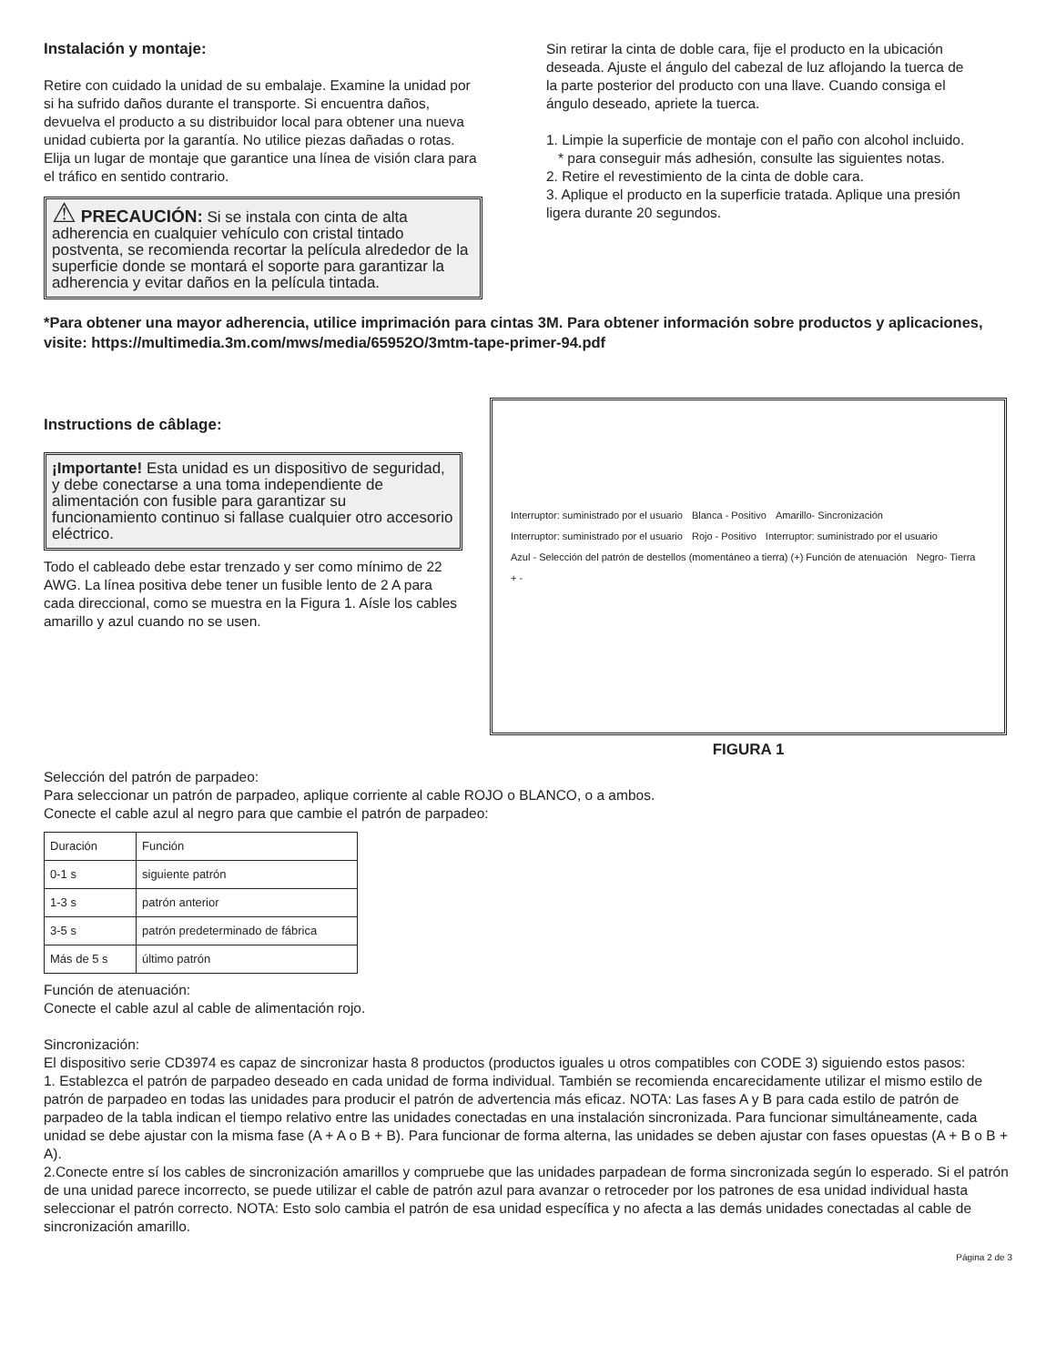Instalación y montaje:
Retire con cuidado la unidad de su embalaje. Examine la unidad por si ha sufrido daños durante el transporte. Si encuentra daños, devuelva el producto a su distribuidor local para obtener una nueva unidad cubierta por la garantía. No utilice piezas dañadas o rotas. Elija un lugar de montaje que garantice una línea de visión clara para el tráfico en sentido contrario.
⚠ PRECAUCIÓN: Si se instala con cinta de alta adherencia en cualquier vehículo con cristal tintado postventa, se recomienda recortar la película alrededor de la superficie donde se montará el soporte para garantizar la adherencia y evitar daños en la película tintada.
Sin retirar la cinta de doble cara, fije el producto en la ubicación deseada. Ajuste el ángulo del cabezal de luz aflojando la tuerca de la parte posterior del producto con una llave. Cuando consiga el ángulo deseado, apriete la tuerca.
1. Limpie la superficie de montaje con el paño con alcohol incluido.
* para conseguir más adhesión, consulte las siguientes notas.
2. Retire el revestimiento de la cinta de doble cara.
3. Aplique el producto en la superficie tratada. Aplique una presión ligera durante 20 segundos.
*Para obtener una mayor adherencia, utilice imprimación para cintas 3M. Para obtener información sobre productos y aplicaciones, visite: https://multimedia.3m.com/mws/media/65952O/3mtm-tape-primer-94.pdf
Instructions de câblage:
¡Importante! Esta unidad es un dispositivo de seguridad, y debe conectarse a una toma independiente de alimentación con fusible para garantizar su funcionamiento continuo si fallase cualquier otro accesorio eléctrico.
Todo el cableado debe estar trenzado y ser como mínimo de 22 AWG. La línea positiva debe tener un fusible lento de 2 A para cada direccional, como se muestra en la Figura 1. Aísle los cables amarillo y azul cuando no se usen.
Interruptor: suministrado por el usuario Blanca - Positivo Amarillo- Sincronización Interruptor: suministrado por el usuario Rojo - Positivo Interruptor: suministrado por el usuario Azul - Selección del patrón de destellos (momentáneo a tierra) (+) Función de atenuación Negro- Tierra + -
FIGURA 1
Selección del patrón de parpadeo:
Para seleccionar un patrón de parpadeo, aplique corriente al cable ROJO o BLANCO, o a ambos.
Conecte el cable azul al negro para que cambie el patrón de parpadeo:
| Duración | Función |
| 0-1 s | siguiente patrón |
| 1-3 s | patrón anterior |
| 3-5 s | patrón predeterminado de fábrica |
| Más de 5 s | último patrón |
Función de atenuación:
Conecte el cable azul al cable de alimentación rojo.
Sincronización:
El dispositivo serie CD3974 es capaz de sincronizar hasta 8 productos (productos iguales u otros compatibles con CODE 3) siguiendo estos pasos:
1. Establezca el patrón de parpadeo deseado en cada unidad de forma individual. También se recomienda encarecidamente utilizar el mismo estilo de patrón de parpadeo en todas las unidades para producir el patrón de advertencia más eficaz. NOTA: Las fases A y B para cada estilo de patrón de parpadeo de la tabla indican el tiempo relativo entre las unidades conectadas en una instalación sincronizada. Para funcionar simultáneamente, cada unidad se debe ajustar con la misma fase (A + A o B + B). Para funcionar de forma alterna, las unidades se deben ajustar con fases opuestas (A + B o B + A).
2.Conecte entre sí los cables de sincronización amarillos y compruebe que las unidades parpadean de forma sincronizada según lo esperado. Si el patrón de una unidad parece incorrecto, se puede utilizar el cable de patrón azul para avanzar o retroceder por los patrones de esa unidad individual hasta seleccionar el patrón correcto. NOTA: Esto solo cambia el patrón de esa unidad específica y no afecta a las demás unidades conectadas al cable de sincronización amarillo.
Página 2 de 3